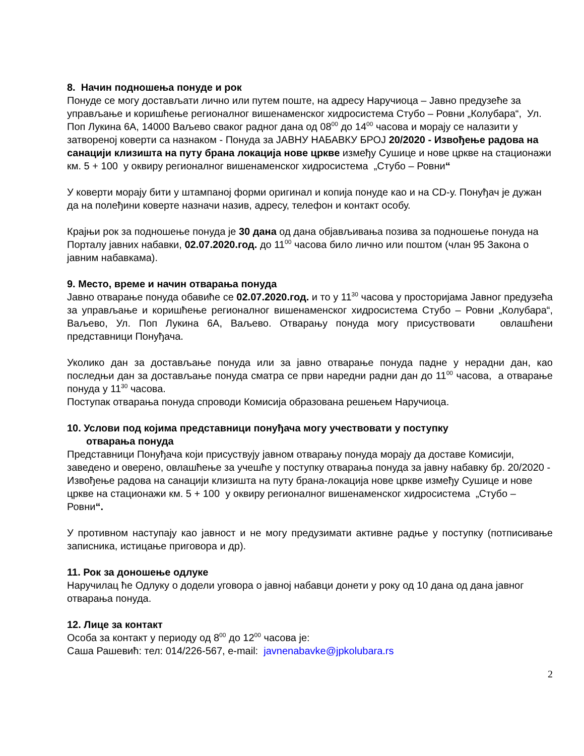8. Начин подношења понуде и рок
Понуде се могу достављати лично или путем поште, на адресу Наручиоца – Јавно предузеће за управљање и коришћење регионалног вишенаменског хидросистема Стубо – Ровни „Колубара“, Ул. Поп Лукина 6А, 14000 Ваљево сваког радног дана од 08<sup>00</sup> до 14<sup>00</sup> часова и морају се налазити у затвореној коверти са назнаком - Понуда за ЈАВНУ НАБАВКУ БРОЈ 20/2020 - Извођење радова на санацији клизишта на путу брана локација нове цркве између Сушице и нове цркве на стационажи км. 5 + 100 у оквиру регионалног вишенаменског хидросистема „Стубо – Ровни“
У коверти морају бити у штампаној форми оригинал и копија понуде као и на CD-у. Понуђач је дужан да на полеђини коверте назначи назив, адресу, телефон и контакт особу.
Крајњи рок за подношење понуда је 30 дана од дана објављивања позива за подношење понуда на Порталу јавних набавки, 02.07.2020.год. до 11<sup>00</sup> часова било лично или поштом (члан 95 Закона о јавним набавкама).
9. Место, време и начин отварања понуда
Јавно отварање понуда обавиће се 02.07.2020.год. и то у 11<sup>30</sup> часова у просторијама Јавног предузећа за управљање и коришћење регионалног вишенаменског хидросистема Стубо – Ровни „Колубара“, Ваљево, Ул. Поп Лукина 6А, Ваљево. Отварању понуда могу присуствовати овлашћени представници Понуђача.
Уколико дан за достављање понуда или за јавно отварање понуда падне у нерадни дан, као последњи дан за достављање понуда сматра се први наредни радни дан до 11<sup>00</sup> часова, а отварање понуда у 11<sup>30</sup> часова.
Поступак отварања понуда спроводи Комисија образована решењем Наручиоца.
10. Услови под којима представници понуђача могу учествовати у поступку
отварања понуда
Представници Понуђача који присуствују јавном отварању понуда морају да доставе Комисији, заведено и оверено, овлашћење за учешће у поступку отварања понуда за јавну набавку бр. 20/2020 - Извођење радова на санацији клизишта на путу брана-локација нове цркве између Сушице и нове цркве на стационажи км. 5 + 100 у оквиру регионалног вишенаменског хидросистема „Стубо – Ровни“.
У противном наступају као јавност и не могу предузимати активне радње у поступку (потписивање записника, истицање приговора и др).
11. Рок за доношење одлуке
Наручилац ће Одлуку о додели уговора о јавној набавци донети у року од 10 дана од дана јавног отварања понуда.
12. Лице за контакт
Особа за контакт у периоду од 8<sup>00</sup> до 12<sup>00</sup> часова је:
Саша Рашевић: тел: 014/226-567, e-mail: javnenabavke@jpkolubara.rs
2